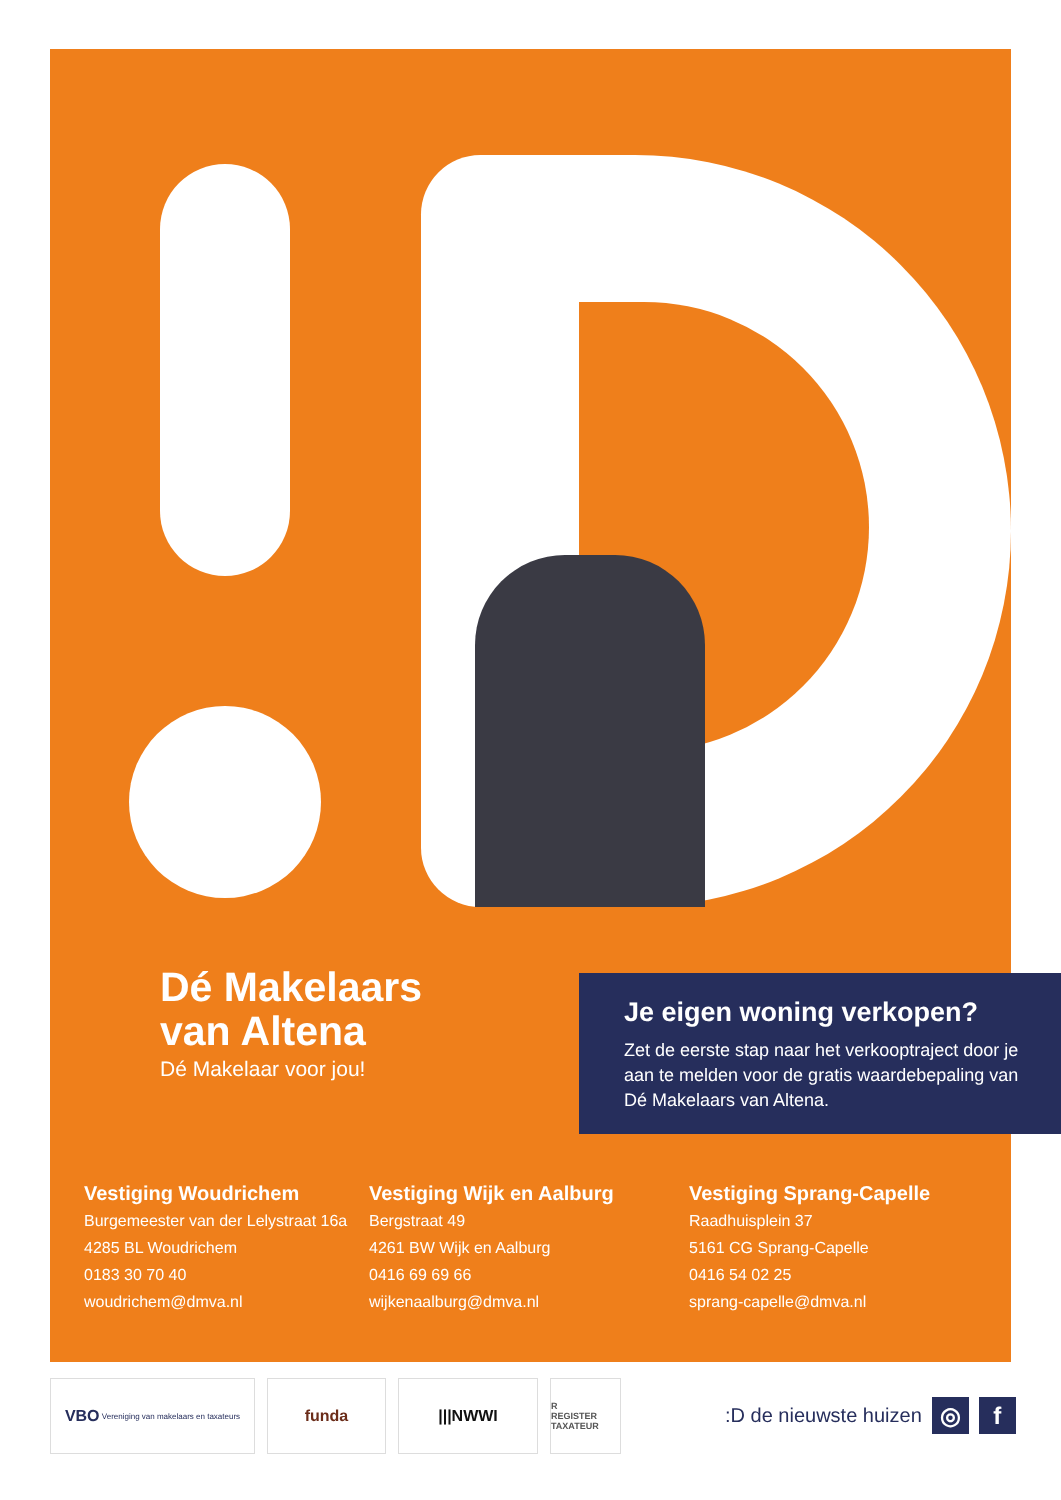Dé Makelaars
van Altena
Dé Makelaar voor jou!
Je eigen woning verkopen?
Zet de eerste stap naar het verkooptraject door je aan te melden voor de gratis waardebepaling van Dé Makelaars van Altena.
Vestiging Woudrichem
Burgemeester van der Lelystraat 16a
4285 BL Woudrichem
0183 30 70 40
woudrichem@dmva.nl
Vestiging Wijk en Aalburg
Bergstraat 49
4261 BW Wijk en Aalburg
0416 69 69 66
wijkenaalburg@dmva.nl
Vestiging Sprang-Capelle
Raadhuisplein 37
5161 CG Sprang-Capelle
0416 54 02 25
sprang-capelle@dmva.nl
VBO Vereniging van makelaars en taxateurs
funda |||NWWI
R
REGISTER TAXATEUR
:D de nieuwste huizen
◎ f